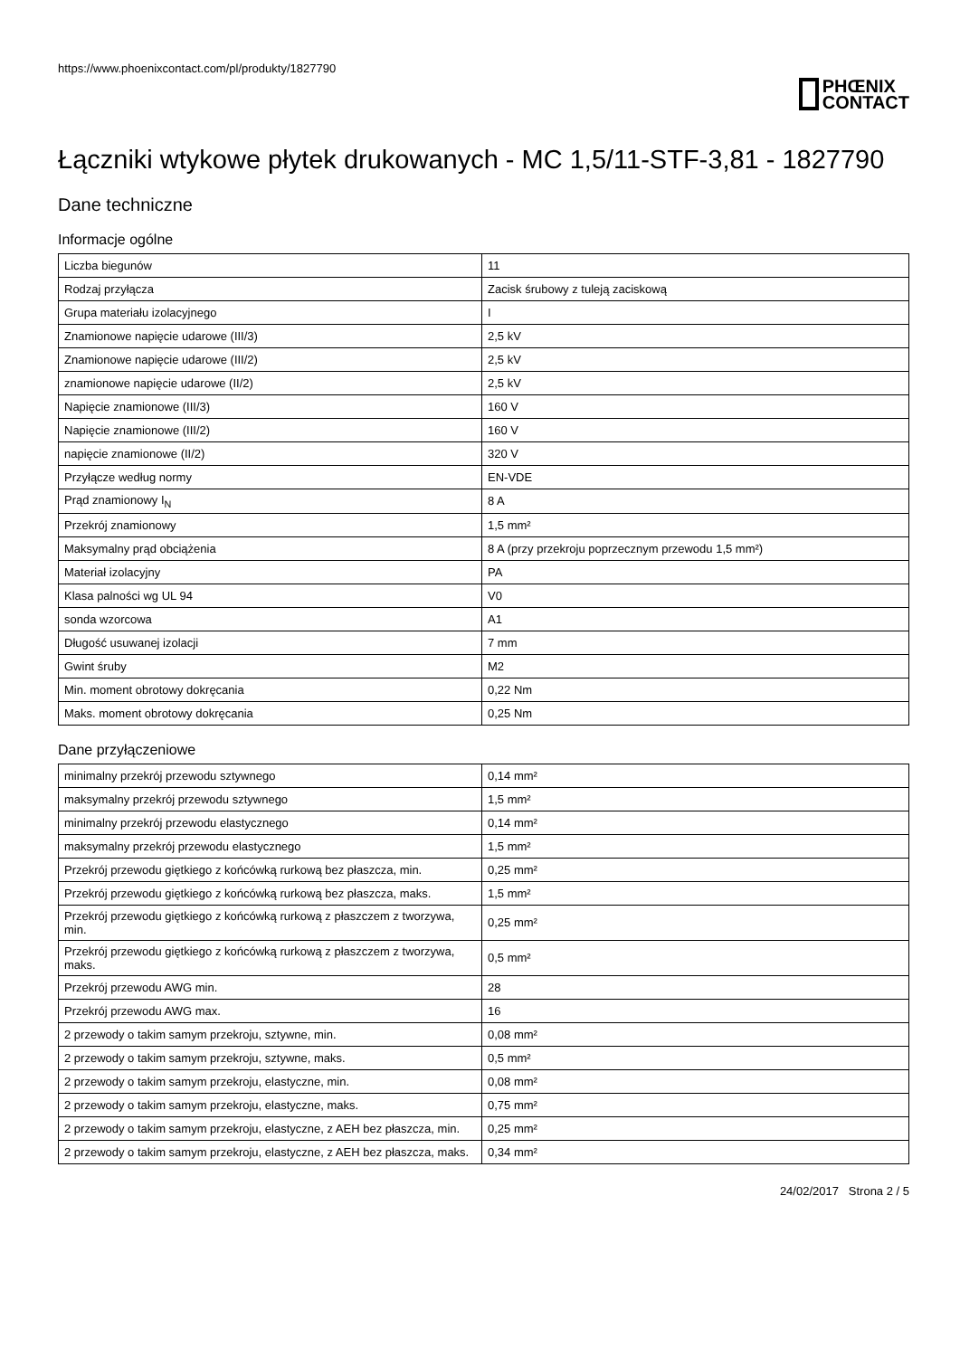https://www.phoenixcontact.com/pl/produkty/1827790
PHŒNIX
CONTACT
Łączniki wtykowe płytek drukowanych - MC 1,5/11-STF-3,81 - 1827790
Dane techniczne
Informacje ogólne
| Liczba biegunów | 11 |
| Rodzaj przyłącza | Zacisk śrubowy z tuleją zaciskową |
| Grupa materiału izolacyjnego | I |
| Znamionowe napięcie udarowe (III/3) | 2,5 kV |
| Znamionowe napięcie udarowe (III/2) | 2,5 kV |
| znamionowe napięcie udarowe (II/2) | 2,5 kV |
| Napięcie znamionowe (III/3) | 160 V |
| Napięcie znamionowe (III/2) | 160 V |
| napięcie znamionowe (II/2) | 320 V |
| Przyłącze według normy | EN-VDE |
| Prąd znamionowy I<sub>N</sub> | 8 A |
| Przekrój znamionowy | 1,5 mm² |
| Maksymalny prąd obciążenia | 8 A (przy przekroju poprzecznym przewodu 1,5 mm²) |
| Materiał izolacyjny | PA |
| Klasa palności wg UL 94 | V0 |
| sonda wzorcowa | A1 |
| Długość usuwanej izolacji | 7 mm |
| Gwint śruby | M2 |
| Min. moment obrotowy dokręcania | 0,22 Nm |
| Maks. moment obrotowy dokręcania | 0,25 Nm |
Dane przyłączeniowe
| minimalny przekrój przewodu sztywnego | 0,14 mm² |
| maksymalny przekrój przewodu sztywnego | 1,5 mm² |
| minimalny przekrój przewodu elastycznego | 0,14 mm² |
| maksymalny przekrój przewodu elastycznego | 1,5 mm² |
| Przekrój przewodu giętkiego z końcówką rurkową bez płaszcza, min. | 0,25 mm² |
| Przekrój przewodu giętkiego z końcówką rurkową bez płaszcza, maks. | 1,5 mm² |
| Przekrój przewodu giętkiego z końcówką rurkową z płaszczem z tworzywa, min. | 0,25 mm² |
| Przekrój przewodu giętkiego z końcówką rurkową z płaszczem z tworzywa, maks. | 0,5 mm² |
| Przekrój przewodu AWG min. | 28 |
| Przekrój przewodu AWG max. | 16 |
| 2 przewody o takim samym przekroju, sztywne, min. | 0,08 mm² |
| 2 przewody o takim samym przekroju, sztywne, maks. | 0,5 mm² |
| 2 przewody o takim samym przekroju, elastyczne, min. | 0,08 mm² |
| 2 przewody o takim samym przekroju, elastyczne, maks. | 0,75 mm² |
| 2 przewody o takim samym przekroju, elastyczne, z AEH bez płaszcza, min. | 0,25 mm² |
| 2 przewody o takim samym przekroju, elastyczne, z AEH bez płaszcza, maks. | 0,34 mm² |
24/02/2017 Strona 2 / 5